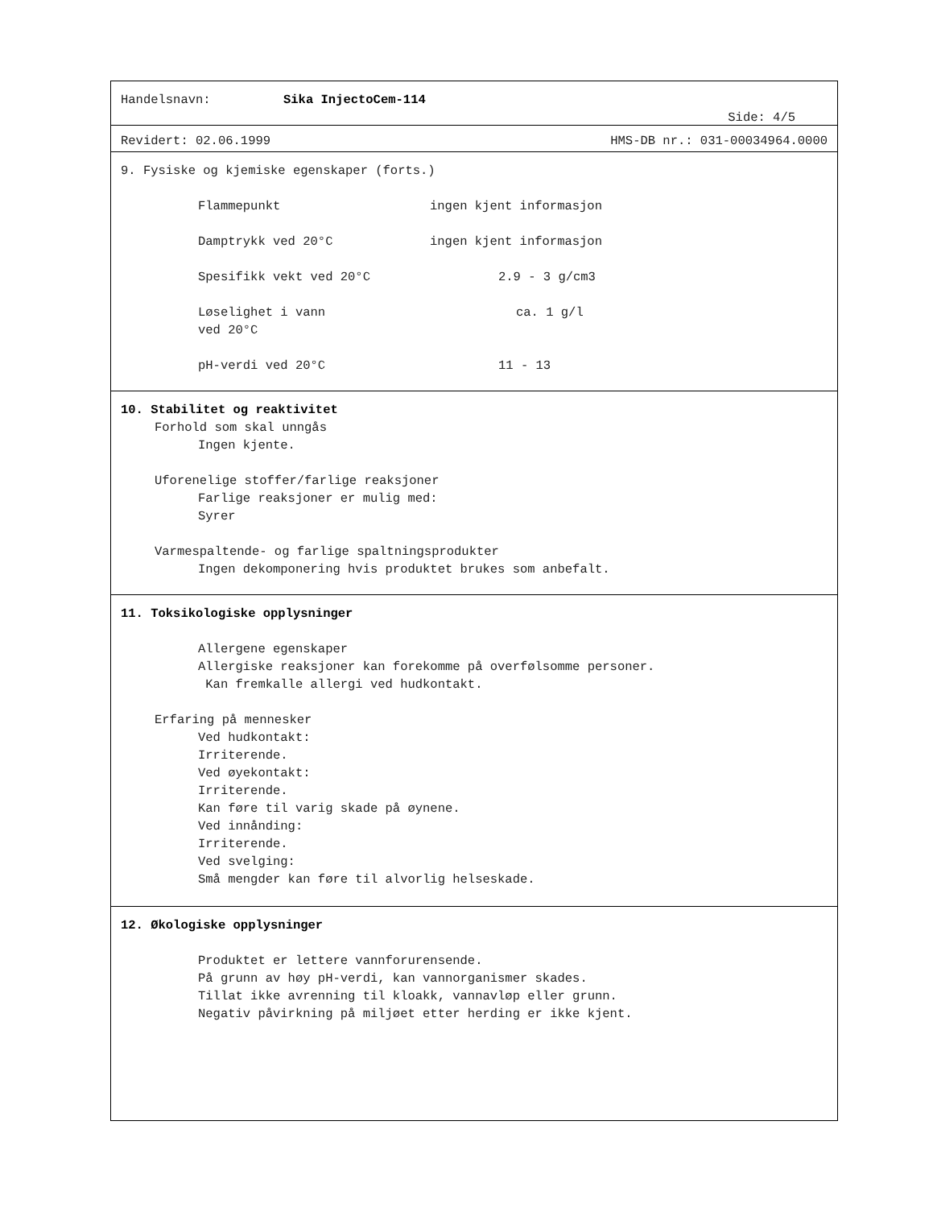Handelsnavn: Sika InjectoCem-114
Side: 4/5
Revidert: 02.06.1999 HMS-DB nr.: 031-00034964.0000
9. Fysiske og kjemiske egenskaper (forts.)
Flammepunkt ingen kjent informasjon
Damptrykk ved 20°C ingen kjent informasjon
Spesifikk vekt ved 20°C 2.9 - 3 g/cm3
Løselighet i vann
ved 20°C ca. 1 g/l
pH-verdi ved 20°C 11 - 13
10. Stabilitet og reaktivitet
Forhold som skal unngås
Ingen kjente.
Uforenelige stoffer/farlige reaksjoner
Farlige reaksjoner er mulig med:
Syrer
Varmespaltende- og farlige spaltningsprodukter
Ingen dekomponering hvis produktet brukes som anbefalt.
11. Toksikologiske opplysninger
Allergene egenskaper
Allergiske reaksjoner kan forekomme på overfølsomme personer.
Kan fremkalle allergi ved hudkontakt.
Erfaring på mennesker
Ved hudkontakt:
Irriterende.
Ved øyekontakt:
Irriterende.
Kan føre til varig skade på øynene.
Ved innånding:
Irriterende.
Ved svelging:
Små mengder kan føre til alvorlig helseskade.
12. Økologiske opplysninger
Produktet er lettere vannforurensende.
På grunn av høy pH-verdi, kan vannorganismer skades.
Tillat ikke avrenning til kloakk, vannavløp eller grunn.
Negativ påvirkning på miljøet etter herding er ikke kjent.